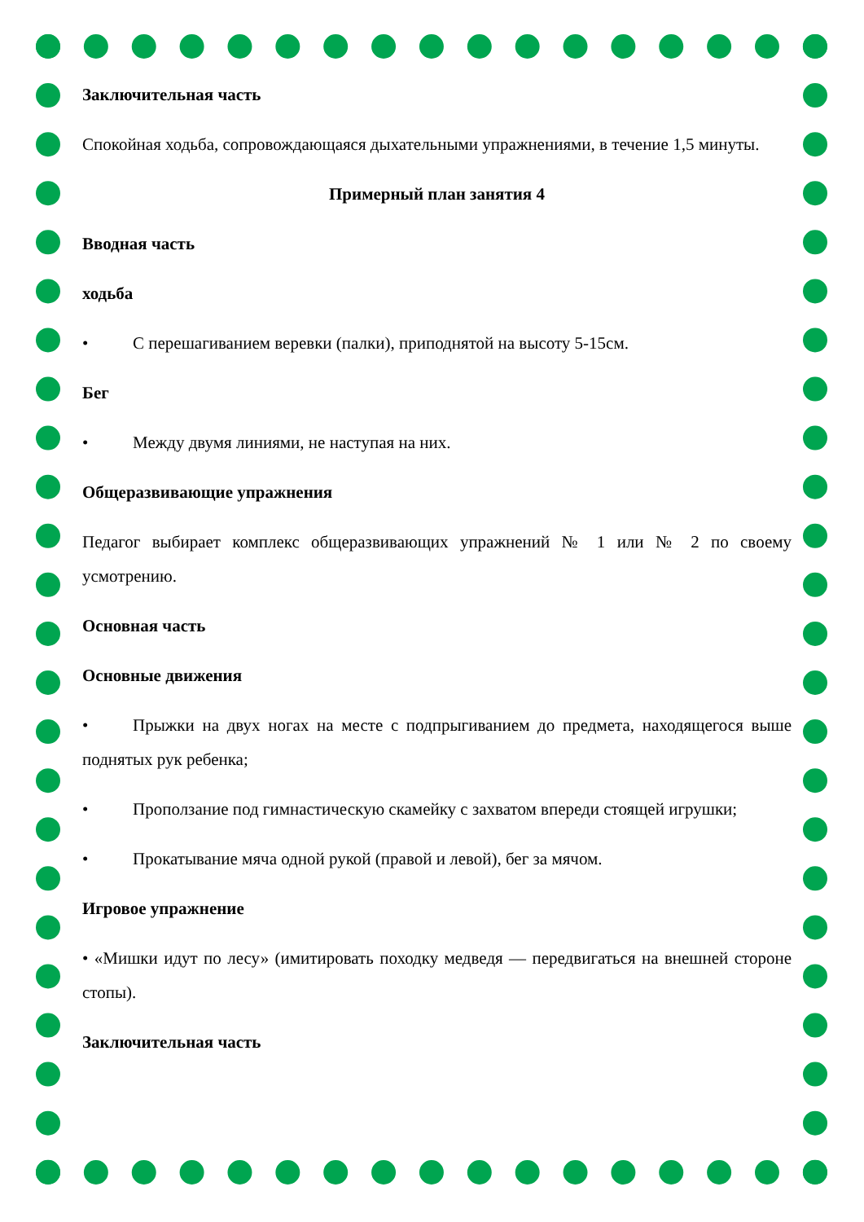Заключительная часть
Спокойная ходьба, сопровождающаяся дыхательными упражнениями, в течение 1,5 минуты.
Примерный план занятия 4
Вводная часть
ходьба
• С перешагиванием веревки (палки), приподнятой на высоту 5-15см.
Бег
• Между двумя линиями, не наступая на них.
Общеразвивающие упражнения
Педагог выбирает комплекс общеразвивающих упражнений № 1 или № 2 по своему усмотрению.
Основная часть
Основные движения
• Прыжки на двух ногах на месте с подпрыгиванием до предмета, находящегося выше поднятых рук ребенка;
• Проползание под гимнастическую скамейку с захватом впереди стоящей игрушки;
• Прокатывание мяча одной рукой (правой и левой), бег за мячом.
Игровое упражнение
• «Мишки идут по лесу» (имитировать походку медведя — передвигаться на внешней стороне стопы).
Заключительная часть